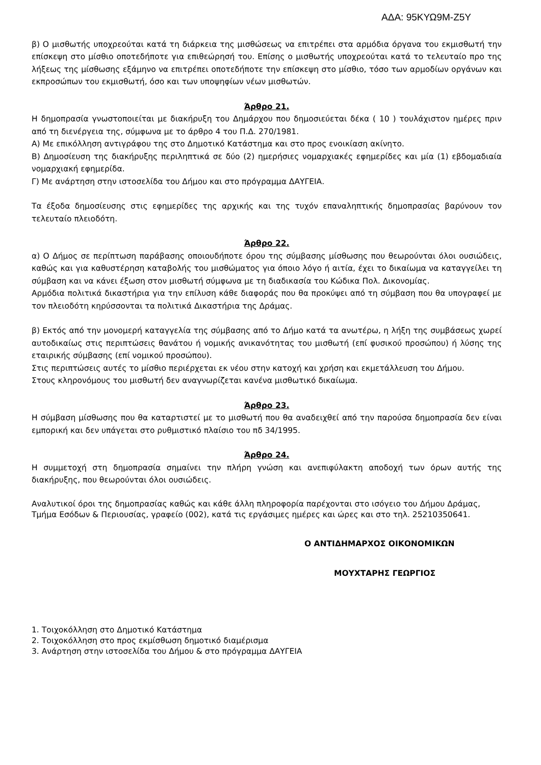ΑΔΑ: 95ΚΥΩ9Μ-Ζ5Υ
β) Ο μισθωτής υποχρεούται κατά τη διάρκεια της μισθώσεως να επιτρέπει στα αρμόδια όργανα του εκμισθωτή την επίσκεψη στο μίσθιο οποτεδήποτε για επιθεώρησή του. Επίσης ο μισθωτής υποχρεούται κατά το τελευταίο προ της λήξεως της μίσθωσης εξάμηνο να επιτρέπει οποτεδήποτε την επίσκεψη στο μίσθιο, τόσο των αρμοδίων οργάνων και εκπροσώπων του εκμισθωτή, όσο και των υποψηφίων νέων μισθωτών.
Άρθρο 21.
Η δημοπρασία γνωστοποιείται με διακήρυξη του Δημάρχου που δημοσιεύεται δέκα ( 10 ) τουλάχιστον ημέρες πριν από τη διενέργεια της, σύμφωνα με το άρθρο 4 του Π.Δ. 270/1981.
Α) Με επικόλληση αντιγράφου της στο Δημοτικό Κατάστημα και στο προς ενοικίαση ακίνητο.
Β) Δημοσίευση της διακήρυξης περιληπτικά σε δύο (2) ημερήσιες νομαρχιακές εφημερίδες και μία (1) εβδομαδιαία νομαρχιακή εφημερίδα.
Γ) Με ανάρτηση στην ιστοσελίδα του Δήμου και στο πρόγραμμα ΔΑΥΓΕΙΑ.
Τα έξοδα δημοσίευσης στις εφημερίδες της αρχικής και της τυχόν επαναληπτικής δημοπρασίας βαρύνουν τον τελευταίο πλειοδότη.
Άρθρο 22.
α) Ο Δήμος σε περίπτωση παράβασης οποιουδήποτε όρου της σύμβασης μίσθωσης που θεωρούνται όλοι ουσιώδεις, καθώς και για καθυστέρηση καταβολής του μισθώματος για όποιο λόγο ή αιτία, έχει το δικαίωμα να καταγγείλει τη σύμβαση και να κάνει έξωση στον μισθωτή σύμφωνα με τη διαδικασία του Κώδικα Πολ. Δικονομίας.
Αρμόδια πολιτικά δικαστήρια για την επίλυση κάθε διαφοράς που θα προκύψει από τη σύμβαση που θα υπογραφεί με τον πλειοδότη κηρύσσονται τα πολιτικά Δικαστήρια της Δράμας.
β) Εκτός από την μονομερή καταγγελία της σύμβασης από το Δήμο κατά τα ανωτέρω, η λήξη της συμβάσεως χωρεί αυτοδικαίως στις περιπτώσεις θανάτου ή νομικής ανικανότητας του μισθωτή (επί φυσικού προσώπου) ή λύσης της εταιρικής σύμβασης (επί νομικού προσώπου).
Στις περιπτώσεις αυτές το μίσθιο περιέρχεται εκ νέου στην κατοχή και χρήση και εκμετάλλευση του Δήμου.
Στους κληρονόμους του μισθωτή δεν αναγνωρίζεται κανένα μισθωτικό δικαίωμα.
Άρθρο 23.
Η σύμβαση μίσθωσης που θα καταρτιστεί με το μισθωτή που θα αναδειχθεί από την παρούσα δημοπρασία δεν είναι εμπορική και δεν υπάγεται στο ρυθμιστικό πλαίσιο του πδ 34/1995.
Άρθρο 24.
Η συμμετοχή στη δημοπρασία σημαίνει την πλήρη γνώση και ανεπιφύλακτη αποδοχή των όρων αυτής της διακήρυξης, που θεωρούνται όλοι ουσιώδεις.
Αναλυτικοί όροι της δημοπρασίας καθώς και κάθε άλλη πληροφορία παρέχονται στο ισόγειο του Δήμου Δράμας, Τμήμα Εσόδων & Περιουσίας, γραφείο (002), κατά τις εργάσιμες ημέρες και ώρες και στο τηλ. 25210350641.
Ο ΑΝΤΙΔΗΜΑΡΧΟΣ ΟΙΚΟΝΟΜΙΚΩΝ
ΜΟΥΧΤΑΡΗΣ ΓΕΩΡΓΙΟΣ
1. Τοιχοκόλληση στο Δημοτικό Κατάστημα
2. Τοιχοκόλληση στο προς εκμίσθωση δημοτικό διαμέρισμα
3. Ανάρτηση στην ιστοσελίδα του Δήμου & στο πρόγραμμα ΔΑΥΓΕΙΑ